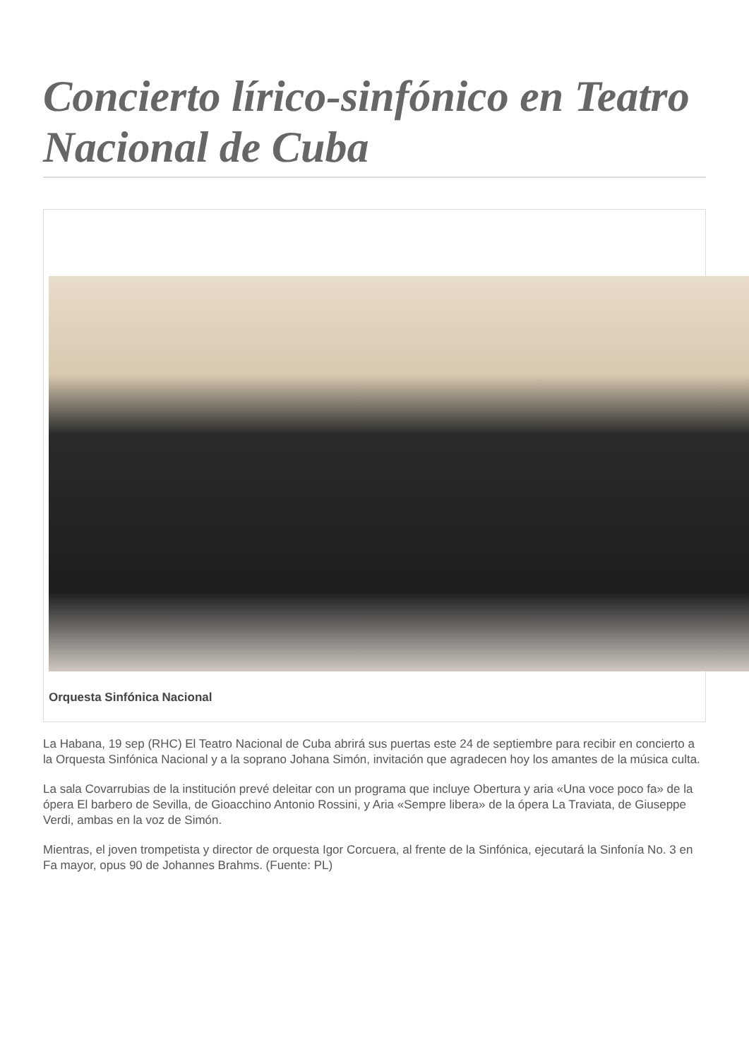Concierto lírico-sinfónico en Teatro Nacional de Cuba
Orquesta Sinfónica Nacional
La Habana, 19 sep (RHC) El Teatro Nacional de Cuba abrirá sus puertas este 24 de septiembre para recibir en concierto a la Orquesta Sinfónica Nacional y a la soprano Johana Simón, invitación que agradecen hoy los amantes de la música culta.
La sala Covarrubias de la institución prevé deleitar con un programa que incluye Obertura y aria «Una voce poco fa» de la ópera El barbero de Sevilla, de Gioacchino Antonio Rossini, y Aria «Sempre libera» de la ópera La Traviata, de Giuseppe Verdi, ambas en la voz de Simón.
Mientras, el joven trompetista y director de orquesta Igor Corcuera, al frente de la Sinfónica, ejecutará la Sinfonía No. 3 en Fa mayor, opus 90 de Johannes Brahms. (Fuente: PL)